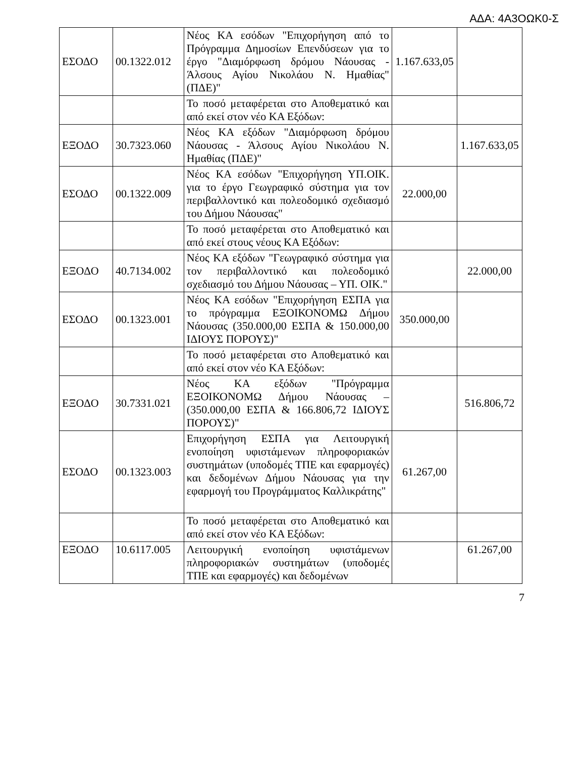ΑΔΑ: 4Α3ΟΩΚ0-Σ
| ΕΣΟΔΟ | 00.1322.012 | Νέος ΚΑ εσόδων "Επιχορήγηση από το Πρόγραμμα Δημοσίων Επενδύσεων για το έργο "Διαμόρφωση δρόμου Νάουσας - Άλσους Αγίου Νικολάου Ν. Ημαθίας" (ΠΔΕ)" | 1.167.633,05 | |
| | | Το ποσό μεταφέρεται στο Αποθεματικό και από εκεί στον νέο ΚΑ Εξόδων: | | |
| ΕΞΟΔΟ | 30.7323.060 | Νέος ΚΑ εξόδων "Διαμόρφωση δρόμου Νάουσας - Άλσους Αγίου Νικολάου Ν. Ημαθίας (ΠΔΕ)" | | 1.167.633,05 |
| ΕΣΟΔΟ | 00.1322.009 | Νέος ΚΑ εσόδων "Επιχορήγηση ΥΠ.ΟΙΚ. για το έργο Γεωγραφικό σύστημα για τον περιβαλλοντικό και πολεοδομικό σχεδιασμό του Δήμου Νάουσας" | 22.000,00 | |
| | | Το ποσό μεταφέρεται στο Αποθεματικό και από εκεί στους νέους ΚΑ Εξόδων: | | |
| ΕΞΟΔΟ | 40.7134.002 | Νέος ΚΑ εξόδων "Γεωγραφικό σύστημα για τον περιβαλλοντικό και πολεοδομικό σχεδιασμό του Δήμου Νάουσας – ΥΠ. ΟΙΚ." | | 22.000,00 |
| ΕΣΟΔΟ | 00.1323.001 | Νέος ΚΑ εσόδων "Επιχορήγηση ΕΣΠΑ για το πρόγραμμα ΕΞΟΙΚΟΝΟΜΩ Δήμου Νάουσας (350.000,00 ΕΣΠΑ & 150.000,00 ΙΔΙΟΥΣ ΠΟΡΟΥΣ)" | 350.000,00 | |
| | | Το ποσό μεταφέρεται στο Αποθεματικό και από εκεί στον νέο ΚΑ Εξόδων: | | |
| ΕΞΟΔΟ | 30.7331.021 | Νέος ΚΑ εξόδων "Πρόγραμμα ΕΞΟΙΚΟΝΟΜΩ Δήμου Νάουσας – (350.000,00 ΕΣΠΑ & 166.806,72 ΙΔΙΟΥΣ ΠΟΡΟΥΣ)" | | 516.806,72 |
| ΕΣΟΔΟ | 00.1323.003 | Επιχορήγηση ΕΣΠΑ για Λειτουργική ενοποίηση υφιστάμενων πληροφοριακών συστημάτων (υποδομές ΤΠΕ και εφαρμογές) και δεδομένων Δήμου Νάουσας για την εφαρμογή του Προγράμματος Καλλικράτης" | 61.267,00 | |
| | | Το ποσό μεταφέρεται στο Αποθεματικό και από εκεί στον νέο ΚΑ Εξόδων: | | |
| ΕΞΟΔΟ | 10.6117.005 | Λειτουργική ενοποίηση υφιστάμενων πληροφοριακών συστημάτων (υποδομές ΤΠΕ και εφαρμογές) και δεδομένων | | 61.267,00 |
7